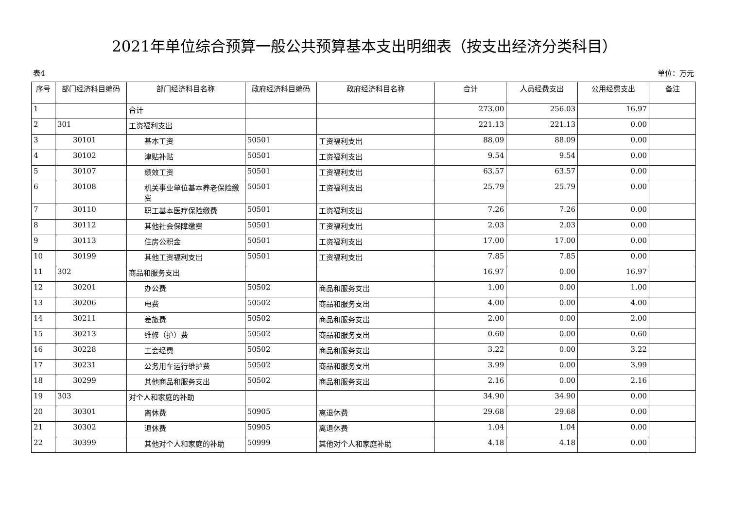2021年单位综合预算一般公共预算基本支出明细表（按支出经济分类科目）
表4 单位：万元
| 序号 | 部门经济科目编码 | 部门经济科目名称 | 政府经济科目编码 | 政府经济科目名称 | 合计 | 人员经费支出 | 公用经费支出 | 备注 |
| --- | --- | --- | --- | --- | --- | --- | --- | --- |
| 1 | | 合计 | | | 273.00 | 256.03 | 16.97 | |
| 2 | 301 | 工资福利支出 | | | 221.13 | 221.13 | 0.00 | |
| 3 | 30101 | 基本工资 | 50501 | 工资福利支出 | 88.09 | 88.09 | 0.00 | |
| 4 | 30102 | 津贴补贴 | 50501 | 工资福利支出 | 9.54 | 9.54 | 0.00 | |
| 5 | 30107 | 绩效工资 | 50501 | 工资福利支出 | 63.57 | 63.57 | 0.00 | |
| 6 | 30108 | 机关事业单位基本养老保险缴费 | 50501 | 工资福利支出 | 25.79 | 25.79 | 0.00 | |
| 7 | 30110 | 职工基本医疗保险缴费 | 50501 | 工资福利支出 | 7.26 | 7.26 | 0.00 | |
| 8 | 30112 | 其他社会保障缴费 | 50501 | 工资福利支出 | 2.03 | 2.03 | 0.00 | |
| 9 | 30113 | 住房公积金 | 50501 | 工资福利支出 | 17.00 | 17.00 | 0.00 | |
| 10 | 30199 | 其他工资福利支出 | 50501 | 工资福利支出 | 7.85 | 7.85 | 0.00 | |
| 11 | 302 | 商品和服务支出 | | | 16.97 | 0.00 | 16.97 | |
| 12 | 30201 | 办公费 | 50502 | 商品和服务支出 | 1.00 | 0.00 | 1.00 | |
| 13 | 30206 | 电费 | 50502 | 商品和服务支出 | 4.00 | 0.00 | 4.00 | |
| 14 | 30211 | 差旅费 | 50502 | 商品和服务支出 | 2.00 | 0.00 | 2.00 | |
| 15 | 30213 | 维修（护）费 | 50502 | 商品和服务支出 | 0.60 | 0.00 | 0.60 | |
| 16 | 30228 | 工会经费 | 50502 | 商品和服务支出 | 3.22 | 0.00 | 3.22 | |
| 17 | 30231 | 公务用车运行维护费 | 50502 | 商品和服务支出 | 3.99 | 0.00 | 3.99 | |
| 18 | 30299 | 其他商品和服务支出 | 50502 | 商品和服务支出 | 2.16 | 0.00 | 2.16 | |
| 19 | 303 | 对个人和家庭的补助 | | | 34.90 | 34.90 | 0.00 | |
| 20 | 30301 | 离休费 | 50905 | 离退休费 | 29.68 | 29.68 | 0.00 | |
| 21 | 30302 | 退休费 | 50905 | 离退休费 | 1.04 | 1.04 | 0.00 | |
| 22 | 30399 | 其他对个人和家庭的补助 | 50999 | 其他对个人和家庭补助 | 4.18 | 4.18 | 0.00 | |